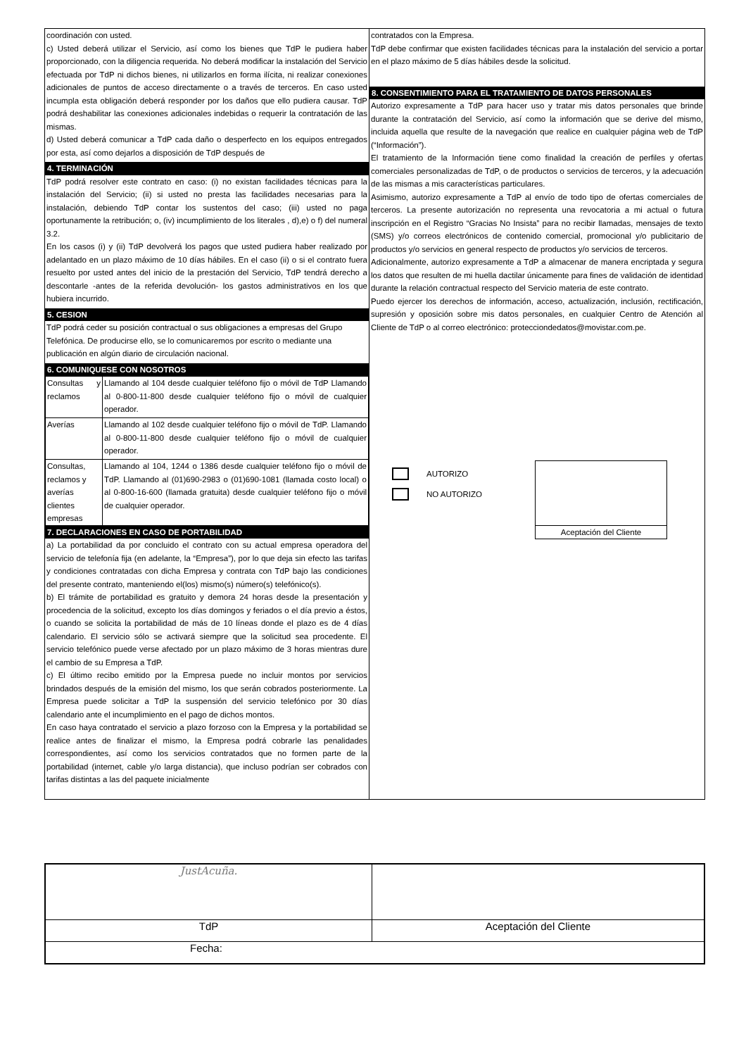coordinación con usted.
c) Usted deberá utilizar el Servicio, así como los bienes que TdP le pudiera haber proporcionado, con la diligencia requerida. No deberá modificar la instalación del Servicio efectuada por TdP ni dichos bienes, ni utilizarlos en forma ilícita, ni realizar conexiones adicionales de puntos de acceso directamente o a través de terceros. En caso usted incumpla esta obligación deberá responder por los daños que ello pudiera causar. TdP podrá deshabilitar las conexiones adicionales indebidas o requerir la contratación de las mismas.
d) Usted deberá comunicar a TdP cada daño o desperfecto en los equipos entregados por esta, así como dejarlos a disposición de TdP después de
4. TERMINACIÓN
TdP podrá resolver este contrato en caso: (i) no existan facilidades técnicas para la instalación del Servicio; (ii) si usted no presta las facilidades necesarias para la instalación, debiendo TdP contar los sustentos del caso; (iii) usted no paga oportunamente la retribución; o, (iv) incumplimiento de los literales , d),e) o f) del numeral 3.2.
En los casos (i) y (ii) TdP devolverá los pagos que usted pudiera haber realizado por adelantado en un plazo máximo de 10 días hábiles. En el caso (ii) o si el contrato fuera resuelto por usted antes del inicio de la prestación del Servicio, TdP tendrá derecho a descontarle -antes de la referida devolución- los gastos administrativos en los que hubiera incurrido.
5. CESION
TdP podrá ceder su posición contractual o sus obligaciones a empresas del Grupo Telefónica. De producirse ello, se lo comunicaremos por escrito o mediante una publicación en algún diario de circulación nacional.
6. COMUNIQUESE CON NOSOTROS
| Consultas y reclamos | Llamando al 104 desde cualquier teléfono fijo o móvil de TdP Llamando al 0-800-11-800 desde cualquier teléfono fijo o móvil de cualquier operador. |
| Averías | Llamando al 102 desde cualquier teléfono fijo o móvil de TdP. Llamando al 0-800-11-800 desde cualquier teléfono fijo o móvil de cualquier operador. |
| Consultas, reclamos y averías clientes empresas | Llamando al 104, 1244 o 1386 desde cualquier teléfono fijo o móvil de TdP. Llamando al (01)690-2983 o (01)690-1081 (llamada costo local) o al 0-800-16-600 (llamada gratuita) desde cualquier teléfono fijo o móvil de cualquier operador. |
7. DECLARACIONES EN CASO DE PORTABILIDAD
a) La portabilidad da por concluido el contrato con su actual empresa operadora del servicio de telefonía fija (en adelante, la “Empresa”), por lo que deja sin efecto las tarifas y condiciones contratadas con dicha Empresa y contrata con TdP bajo las condiciones del presente contrato, manteniendo el(los) mismo(s) número(s) telefónico(s).
b) El trámite de portabilidad es gratuito y demora 24 horas desde la presentación y procedencia de la solicitud, excepto los días domingos y feriados o el día previo a éstos, o cuando se solicita la portabilidad de más de 10 líneas donde el plazo es de 4 días calendario. El servicio sólo se activará siempre que la solicitud sea procedente. El servicio telefónico puede verse afectado por un plazo máximo de 3 horas mientras dure el cambio de su Empresa a TdP.
c) El último recibo emitido por la Empresa puede no incluir montos por servicios brindados después de la emisión del mismo, los que serán cobrados posteriormente. La Empresa puede solicitar a TdP la suspensión del servicio telefónico por 30 días calendario ante el incumplimiento en el pago de dichos montos.
En caso haya contratado el servicio a plazo forzoso con la Empresa y la portabilidad se realice antes de finalizar el mismo, la Empresa podrá cobrarle las penalidades correspondientes, así como los servicios contratados que no formen parte de la portabilidad (internet, cable y/o larga distancia), que incluso podrían ser cobrados con tarifas distintas a las del paquete inicialmente
contratados con la Empresa.
TdP debe confirmar que existen facilidades técnicas para la instalación del servicio a portar en el plazo máximo de 5 días hábiles desde la solicitud.
8. CONSENTIMIENTO PARA EL TRATAMIENTO DE DATOS PERSONALES
Autorizo expresamente a TdP para hacer uso y tratar mis datos personales que brinde durante la contratación del Servicio, así como la información que se derive del mismo, incluida aquella que resulte de la navegación que realice en cualquier página web de TdP (“Información”).
El tratamiento de la Información tiene como finalidad la creación de perfiles y ofertas comerciales personalizadas de TdP, o de productos o servicios de terceros, y la adecuación de las mismas a mis características particulares.
Asimismo, autorizo expresamente a TdP al envío de todo tipo de ofertas comerciales de terceros. La presente autorización no representa una revocatoria a mi actual o futura inscripción en el Registro “Gracias No Insista” para no recibir llamadas, mensajes de texto (SMS) y/o correos electrónicos de contenido comercial, promocional y/o publicitario de productos y/o servicios en general respecto de productos y/o servicios de terceros.
Adicionalmente, autorizo expresamente a TdP a almacenar de manera encriptada y segura los datos que resulten de mi huella dactilar únicamente para fines de validación de identidad durante la relación contractual respecto del Servicio materia de este contrato.
Puedo ejercer los derechos de información, acceso, actualización, inclusión, rectificación, supresión y oposición sobre mis datos personales, en cualquier Centro de Atención al Cliente de TdP o al correo electrónico: protecciondedatos@movistar.com.pe.
AUTORIZO
NO AUTORIZO
Aceptación del Cliente
| JustAcuña. | |
| TdP | Aceptación del Cliente |
| Fecha: | |